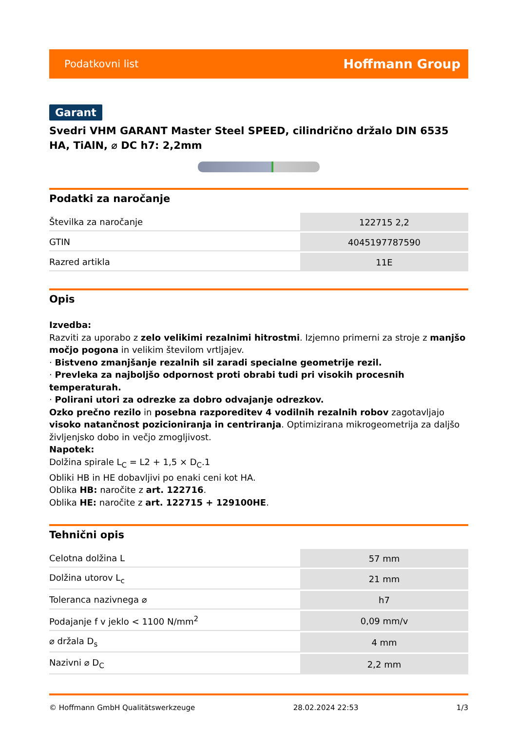Podatkovni list Hoffmann Group
Garant
Svedri VHM GARANT Master Steel SPEED, cilindrično držalo DIN 6535 HA, TiAlN, ⌀ DC h7: 2,2mm
Podatki za naročanje
| Številka za naročanje | 122715 2,2 |
| GTIN | 4045197787590 |
| Razred artikla | 11E |
Opis
Izvedba:
Razviti za uporabo z zelo velikimi rezalnimi hitrostmi. Izjemno primerni za stroje z manjšo močjo pogona in velikim številom vrtljajev.
· Bistveno zmanjšanje rezalnih sil zaradi specialne geometrije rezil.
· Prevleka za najboljšo odpornost proti obrabi tudi pri visokih procesnih temperaturah.
· Polirani utori za odrezke za dobro odvajanje odrezkov.
Ozko prečno rezilo in posebna razporeditev 4 vodilnih rezalnih robov zagotavljajo visoko natančnost pozicioniranja in centriranja. Optimizirana mikrogeometrija za daljšo življenjsko dobo in večjo zmogljivost.
Napotek:
Dolžina spirale L<sub>C</sub> = L2 + 1,5 × D<sub>C</sub>.1
Obliki HB in HE dobavljivi po enaki ceni kot HA.
Oblika HB: naročite z art. 122716.
Oblika HE: naročite z art. 122715 + 129100HE.
Tehnični opis
| Celotna dolžina L | 57 mm |
| Dolžina utorov L<sub>c</sub> | 21 mm |
| Toleranca nazivnega ⌀ | h7 |
| Podajanje f v jeklo < 1100 N/mm<sup>2</sup> | 0,09 mm/v |
| ⌀ držala D<sub>s</sub> | 4 mm |
| Nazivni ⌀ D<sub>C</sub> | 2,2 mm |
© Hoffmann GmbH Qualitätswerkzeuge 28.02.2024 22:53 1/3